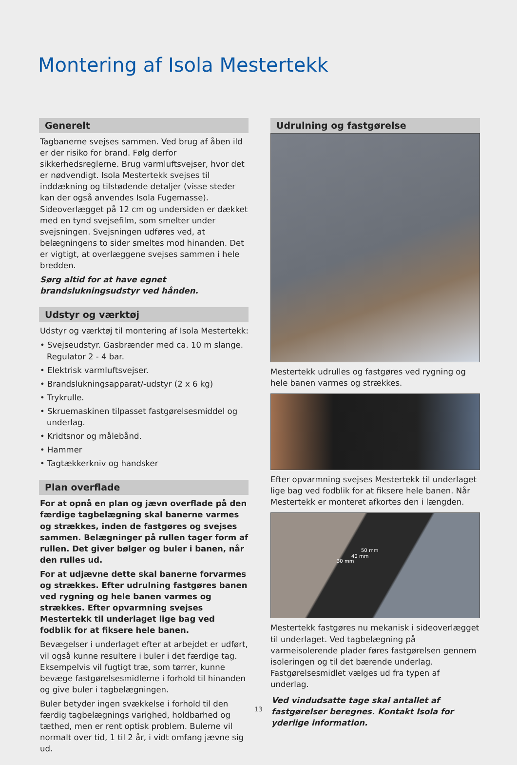Montering af Isola Mestertekk
Generelt
Tagbanerne svejses sammen. Ved brug af åben ild er der risiko for brand. Følg derfor sikkerhedsreglerne. Brug varmluftsvejser, hvor det er nødvendigt. Isola Mestertekk svejses til inddækning og tilstødende detaljer (visse steder kan der også anvendes Isola Fugemasse). Sideoverlægget på 12 cm og undersiden er dækket med en tynd svejsefilm, som smelter under svejsningen. Svejsningen udføres ved, at belægningens to sider smeltes mod hinanden. Det er vigtigt, at overlæggene svejses sammen i hele bredden.
Sørg altid for at have egnet brandslukningsudstyr ved hånden.
Udstyr og værktøj
Udstyr og værktøj til montering af Isola Mestertekk:
• Svejseudstyr. Gasbrænder med ca. 10 m slange. Regulator 2 - 4 bar.
• Elektrisk varmluftsvejser.
• Brandslukningsapparat/-udstyr (2 x 6 kg)
• Trykrulle.
• Skruemaskinen tilpasset fastgørelsesmiddel og underlag.
• Kridtsnor og målebånd.
• Hammer
• Tagtækkerkniv og handsker
Plan overflade
For at opnå en plan og jævn overflade på den færdige tagbelægning skal banerne varmes og strækkes, inden de fastgøres og svejses sammen. Belægninger på rullen tager form af rullen. Det giver bølger og buler i banen, når den rulles ud.
For at udjævne dette skal banerne forvarmes og strækkes. Efter udrulning fastgøres banen ved rygning og hele banen varmes og strækkes. Efter opvarmning svejses Mestertekk til underlaget lige bag ved fodblik for at fiksere hele banen.
Bevægelser i underlaget efter at arbejdet er udført, vil også kunne resultere i buler i det færdige tag. Eksempelvis vil fugtigt træ, som tørrer, kunne bevæge fastgørelsesmidlerne i forhold til hinanden og give buler i tagbelægningen.
Buler betyder ingen svækkelse i forhold til den færdig tagbelægnings varighed, holdbarhed og tæthed, men er rent optisk problem. Bulerne vil normalt over tid, 1 til 2 år, i vidt omfang jævne sig ud.
Udrulning og fastgørelse
Mestertekk udrulles og fastgøres ved rygning og hele banen varmes og strækkes.
Efter opvarmning svejses Mestertekk til underlaget lige bag ved fodblik for at fiksere hele banen. Når Mestertekk er monteret afkortes den i længden.
50 mm
40 mm
30 mm
Mestertekk fastgøres nu mekanisk i sideoverlægget til underlaget. Ved tagbelægning på varmeisolerende plader føres fastgørelsen gennem isoleringen og til det bærende underlag. Fastgørelsesmidlet vælges ud fra typen af underlag.
Ved vindudsatte tage skal antallet af fastgørelser beregnes. Kontakt Isola for yderlige information.
13